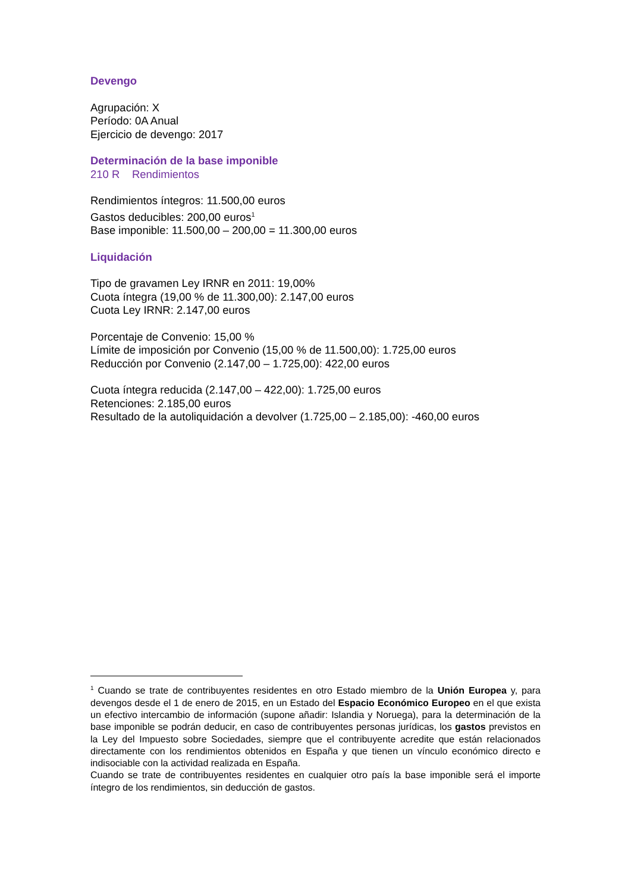Devengo
Agrupación: X
Período: 0A Anual
Ejercicio de devengo: 2017
Determinación de la base imponible
210 R Rendimientos
Rendimientos íntegros: 11.500,00 euros
Gastos deducibles: 200,00 euros<sup>1</sup>
Base imponible: 11.500,00 – 200,00 = 11.300,00 euros
Liquidación
Tipo de gravamen Ley IRNR en 2011: 19,00%
Cuota íntegra (19,00 % de 11.300,00): 2.147,00 euros
Cuota Ley IRNR: 2.147,00 euros
Porcentaje de Convenio: 15,00 %
Límite de imposición por Convenio (15,00 % de 11.500,00): 1.725,00 euros
Reducción por Convenio (2.147,00 – 1.725,00): 422,00 euros
Cuota íntegra reducida (2.147,00 – 422,00): 1.725,00 euros
Retenciones: 2.185,00 euros
Resultado de la autoliquidación a devolver (1.725,00 – 2.185,00): -460,00 euros
<sup>1</sup> Cuando se trate de contribuyentes residentes en otro Estado miembro de la Unión Europea y, para devengos desde el 1 de enero de 2015, en un Estado del Espacio Económico Europeo en el que exista un efectivo intercambio de información (supone añadir: Islandia y Noruega), para la determinación de la base imponible se podrán deducir, en caso de contribuyentes personas jurídicas, los gastos previstos en la Ley del Impuesto sobre Sociedades, siempre que el contribuyente acredite que están relacionados directamente con los rendimientos obtenidos en España y que tienen un vínculo económico directo e indisociable con la actividad realizada en España.
Cuando se trate de contribuyentes residentes en cualquier otro país la base imponible será el importe íntegro de los rendimientos, sin deducción de gastos.